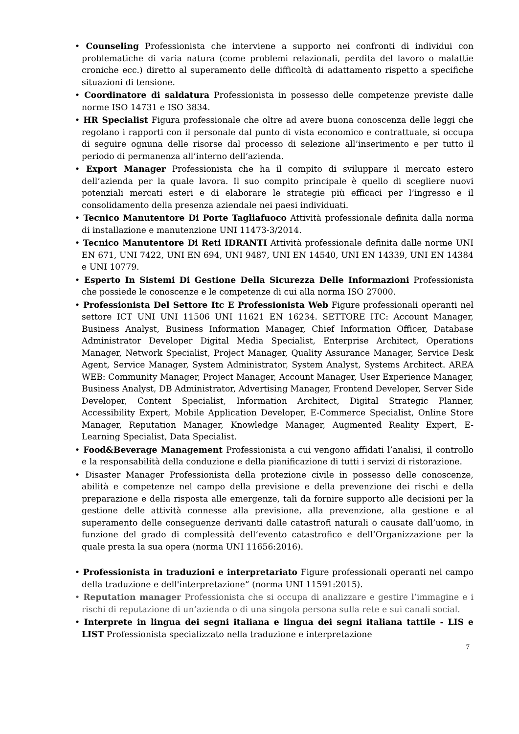• Counseling Professionista che interviene a supporto nei confronti di individui con problematiche di varia natura (come problemi relazionali, perdita del lavoro o malattie croniche ecc.) diretto al superamento delle difficoltà di adattamento rispetto a specifiche situazioni di tensione.
• Coordinatore di saldatura Professionista in possesso delle competenze previste dalle norme ISO 14731 e ISO 3834.
• HR Specialist Figura professionale che oltre ad avere buona conoscenza delle leggi che regolano i rapporti con il personale dal punto di vista economico e contrattuale, si occupa di seguire ognuna delle risorse dal processo di selezione all’inserimento e per tutto il periodo di permanenza all’interno dell’azienda.
• Export Manager Professionista che ha il compito di sviluppare il mercato estero dell’azienda per la quale lavora. Il suo compito principale è quello di scegliere nuovi potenziali mercati esteri e di elaborare le strategie più efficaci per l’ingresso e il consolidamento della presenza aziendale nei paesi individuati.
• Tecnico Manutentore Di Porte Tagliafuoco Attività professionale definita dalla norma di installazione e manutenzione UNI 11473-3/2014.
• Tecnico Manutentore Di Reti IDRANTI Attività professionale definita dalle norme UNI EN 671, UNI 7422, UNI EN 694, UNI 9487, UNI EN 14540, UNI EN 14339, UNI EN 14384 e UNI 10779.
• Esperto In Sistemi Di Gestione Della Sicurezza Delle Informazioni Professionista che possiede le conoscenze e le competenze di cui alla norma ISO 27000.
• Professionista Del Settore Itc E Professionista Web Figure professionali operanti nel settore ICT UNI UNI 11506 UNI 11621 EN 16234. SETTORE ITC: Account Manager, Business Analyst, Business Information Manager, Chief Information Officer, Database Administrator Developer Digital Media Specialist, Enterprise Architect, Operations Manager, Network Specialist, Project Manager, Quality Assurance Manager, Service Desk Agent, Service Manager, System Administrator, System Analyst, Systems Architect. AREA WEB: Community Manager, Project Manager, Account Manager, User Experience Manager, Business Analyst, DB Administrator, Advertising Manager, Frontend Developer, Server Side Developer, Content Specialist, Information Architect, Digital Strategic Planner, Accessibility Expert, Mobile Application Developer, E-Commerce Specialist, Online Store Manager, Reputation Manager, Knowledge Manager, Augmented Reality Expert, E-Learning Specialist, Data Specialist.
• Food&Beverage Management Professionista a cui vengono affidati l’analisi, il controllo e la responsabilità della conduzione e della pianificazione di tutti i servizi di ristorazione.
• Disaster Manager Professionista della protezione civile in possesso delle conoscenze, abilità e competenze nel campo della previsione e della prevenzione dei rischi e della preparazione e della risposta alle emergenze, tali da fornire supporto alle decisioni per la gestione delle attività connesse alla previsione, alla prevenzione, alla gestione e al superamento delle conseguenze derivanti dalle catastrofi naturali o causate dall’uomo, in funzione del grado di complessità dell’evento catastrofico e dell’Organizzazione per la quale presta la sua opera (norma UNI 11656:2016).
• Professionista in traduzioni e interpretariato Figure professionali operanti nel campo della traduzione e dell'interpretazione” (norma UNI 11591:2015).
• Reputation manager Professionista che si occupa di analizzare e gestire l’immagine e i rischi di reputazione di un’azienda o di una singola persona sulla rete e sui canali social.
• Interprete in lingua dei segni italiana e lingua dei segni italiana tattile - LIS e LIST Professionista specializzato nella traduzione e interpretazione
7